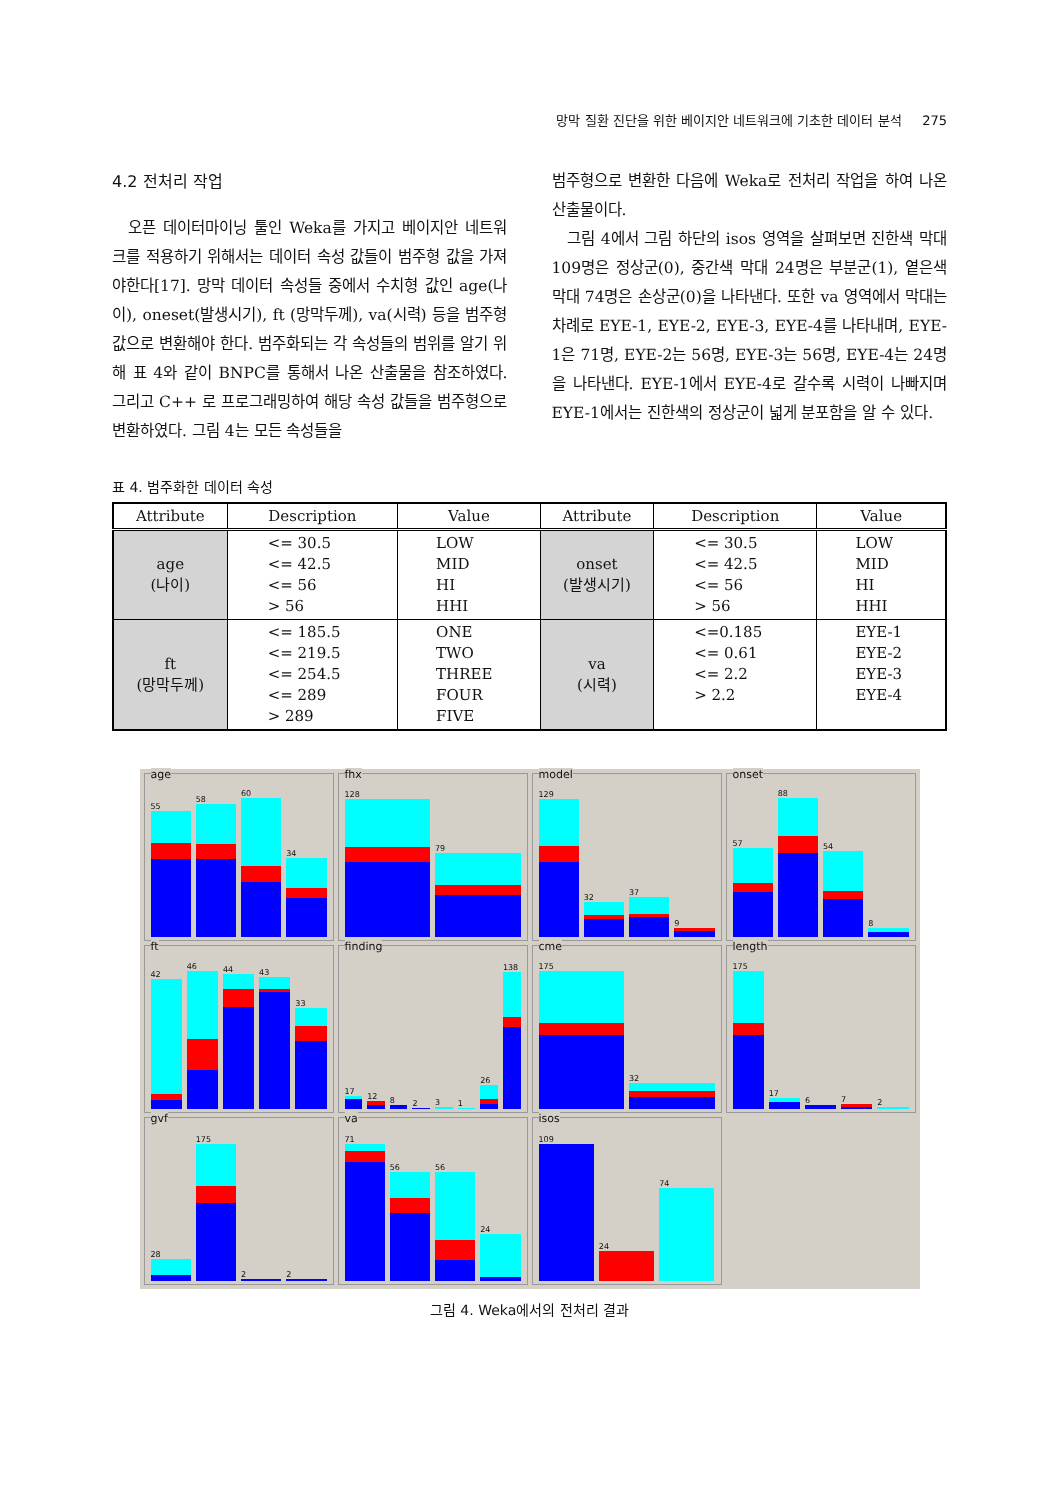망막 질환 진단을 위한 베이지안 네트워크에 기초한 데이터 분석 275
4.2 전처리 작업
오픈 데이터마이닝 툴인 Weka를 가지고 베이지안 네트워크를 적용하기 위해서는 데이터 속성 값들이 범주형 값을 가져야한다[17]. 망막 데이터 속성들 중에서 수치형 값인 age(나이), oneset(발생시기), ft (망막두께), va(시력) 등을 범주형 값으로 변환해야 한다. 범주화되는 각 속성들의 범위를 알기 위해 표 4와 같이 BNPC를 통해서 나온 산출물을 참조하였다. 그리고 C++ 로 프로그래밍하여 해당 속성 값들을 범주형으로 변환하였다. 그림 4는 모든 속성들을
범주형으로 변환한 다음에 Weka로 전처리 작업을 하여 나온 산출물이다.
그림 4에서 그림 하단의 isos 영역을 살펴보면 진한색 막대 109명은 정상군(0), 중간색 막대 24명은 부분군(1), 옅은색 막대 74명은 손상군(0)을 나타낸다. 또한 va 영역에서 막대는 차례로 EYE-1, EYE-2, EYE-3, EYE-4를 나타내며, EYE-1은 71명, EYE-2는 56명, EYE-3는 56명, EYE-4는 24명을 나타낸다. EYE-1에서 EYE-4로 갈수록 시력이 나빠지며 EYE-1에서는 진한색의 정상군이 넓게 분포함을 알 수 있다.
표 4. 범주화한 데이터 속성
| Attribute | Description | Value | Attribute | Description | Value |
| --- | --- | --- | --- | --- | --- |
| age (나이) | <= 30.5 <= 42.5 <= 56 > 56 | LOW MID HI HHI | onset (발생시기) | <= 30.5 <= 42.5 <= 56 > 56 | LOW MID HI HHI |
| ft (망막두께) | <= 185.5 <= 219.5 <= 254.5 <= 289 > 289 | ONE TWO THREE FOUR FIVE | va (시력) | <=0.185 <= 0.61 <= 2.2 > 2.2 | EYE-1 EYE-2 EYE-3 EYE-4 |
age
55
58
60
34
fhx
128
79
model
129
32
37
9
onset
57
88
54
8
ft
42
46
44
43
33
finding
17
12
8
2
3
1
26
138
cme
175
32
length
175
17
6
7
2
gvf
28
175
2
2
va
71
56
56
24
isos
109
24
74
그림 4. Weka에서의 전처리 결과